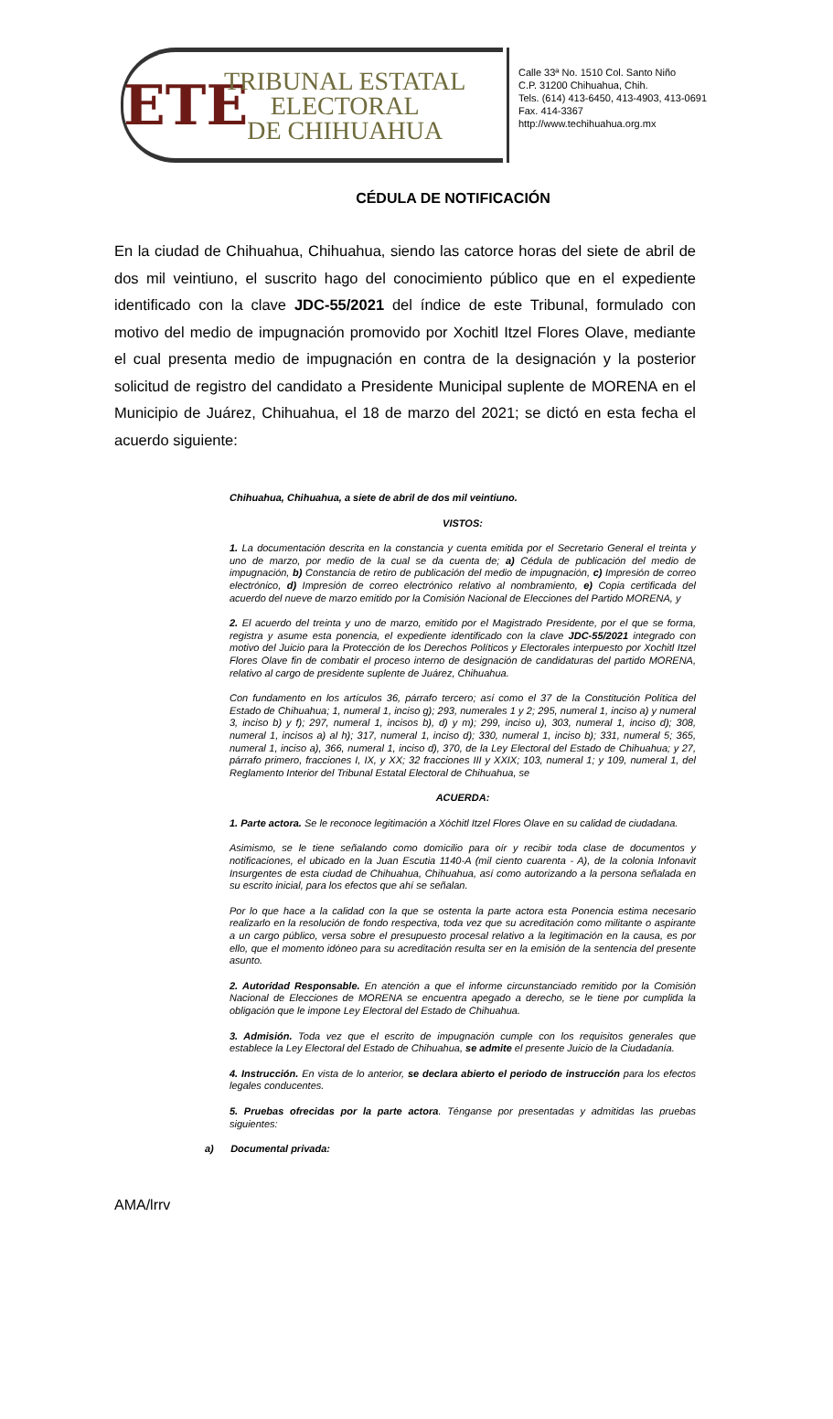ETE
TRIBUNAL ESTATAL
ELECTORAL
DE CHIHUAHUA
Calle 33ª No. 1510 Col. Santo Niño
C.P. 31200 Chihuahua, Chih.
Tels. (614) 413-6450, 413-4903, 413-0691
Fax. 414-3367
http://www.techihuahua.org.mx
CÉDULA DE NOTIFICACIÓN
En la ciudad de Chihuahua, Chihuahua, siendo las catorce horas del siete de abril de dos mil veintiuno, el suscrito hago del conocimiento público que en el expediente identificado con la clave JDC-55/2021 del índice de este Tribunal, formulado con motivo del medio de impugnación promovido por Xochitl Itzel Flores Olave, mediante el cual presenta medio de impugnación en contra de la designación y la posterior solicitud de registro del candidato a Presidente Municipal suplente de MORENA en el Municipio de Juárez, Chihuahua, el 18 de marzo del 2021; se dictó en esta fecha el acuerdo siguiente:
Chihuahua, Chihuahua, a siete de abril de dos mil veintiuno.
VISTOS:
1. La documentación descrita en la constancia y cuenta emitida por el Secretario General el treinta y uno de marzo, por medio de la cual se da cuenta de; a) Cédula de publicación del medio de impugnación, b) Constancia de retiro de publicación del medio de impugnación, c) Impresión de correo electrónico, d) Impresión de correo electrónico relativo al nombramiento, e) Copia certificada del acuerdo del nueve de marzo emitido por la Comisión Nacional de Elecciones del Partido MORENA, y
2. El acuerdo del treinta y uno de marzo, emitido por el Magistrado Presidente, por el que se forma, registra y asume esta ponencia, el expediente identificado con la clave JDC-55/2021 integrado con motivo del Juicio para la Protección de los Derechos Políticos y Electorales interpuesto por Xochitl Itzel Flores Olave fin de combatir el proceso interno de designación de candidaturas del partido MORENA, relativo al cargo de presidente suplente de Juárez, Chihuahua.
Con fundamento en los artículos 36, párrafo tercero; así como el 37 de la Constitución Política del Estado de Chihuahua; 1, numeral 1, inciso g); 293, numerales 1 y 2; 295, numeral 1, inciso a) y numeral 3, inciso b) y f); 297, numeral 1, incisos b), d) y m); 299, inciso u), 303, numeral 1, inciso d); 308, numeral 1, incisos a) al h); 317, numeral 1, inciso d); 330, numeral 1, inciso b); 331, numeral 5; 365, numeral 1, inciso a), 366, numeral 1, inciso d), 370, de la Ley Electoral del Estado de Chihuahua; y 27, párrafo primero, fracciones I, IX, y XX; 32 fracciones III y XXIX; 103, numeral 1; y 109, numeral 1, del Reglamento Interior del Tribunal Estatal Electoral de Chihuahua, se
ACUERDA:
1. Parte actora. Se le reconoce legitimación a Xóchitl Itzel Flores Olave en su calidad de ciudadana.
Asimismo, se le tiene señalando como domicilio para oír y recibir toda clase de documentos y notificaciones, el ubicado en la Juan Escutia 1140-A (mil ciento cuarenta - A), de la colonia Infonavit Insurgentes de esta ciudad de Chihuahua, Chihuahua, así como autorizando a la persona señalada en su escrito inicial, para los efectos que ahí se señalan.
Por lo que hace a la calidad con la que se ostenta la parte actora esta Ponencia estima necesario realizarlo en la resolución de fondo respectiva, toda vez que su acreditación como militante o aspirante a un cargo público, versa sobre el presupuesto procesal relativo a la legitimación en la causa, es por ello, que el momento idóneo para su acreditación resulta ser en la emisión de la sentencia del presente asunto.
2. Autoridad Responsable. En atención a que el informe circunstanciado remitido por la Comisión Nacional de Elecciones de MORENA se encuentra apegado a derecho, se le tiene por cumplida la obligación que le impone Ley Electoral del Estado de Chihuahua.
3. Admisión. Toda vez que el escrito de impugnación cumple con los requisitos generales que establece la Ley Electoral del Estado de Chihuahua, se admite el presente Juicio de la Ciudadanía.
4. Instrucción. En vista de lo anterior, se declara abierto el periodo de instrucción para los efectos legales conducentes.
5. Pruebas ofrecidas por la parte actora. Ténganse por presentadas y admitidas las pruebas siguientes:
a) Documental privada:
AMA/lrrv